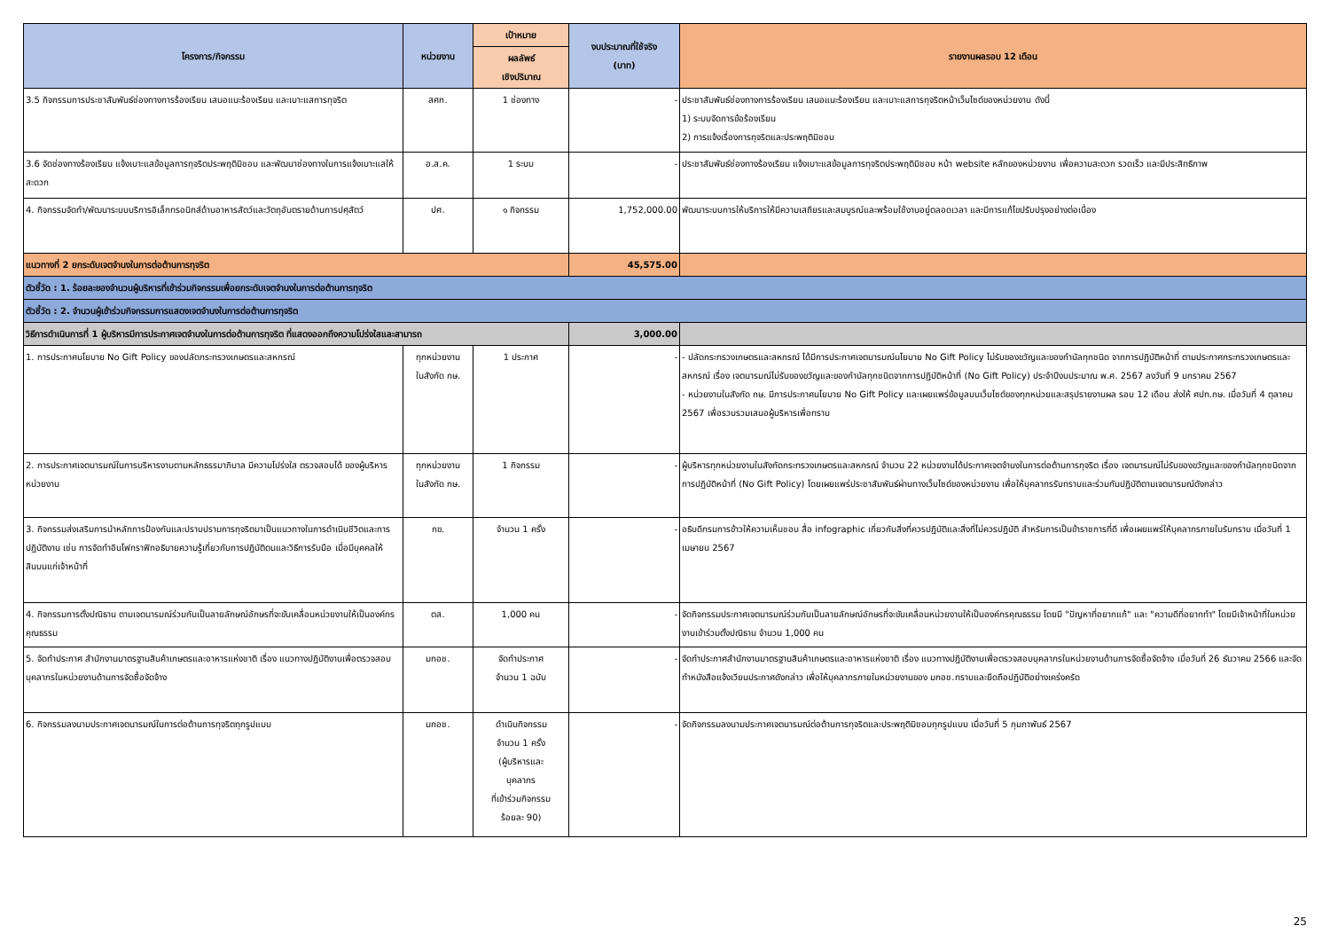| โครงการ/กิจกรรม | หน่วยงาน | เป้าหมาย | งบประมาณที่ใช้จริง (บาท) | รายงานผลรอบ 12 เดือน |
| --- | --- | --- | --- | --- |
| | | ผลลัพธ์ เชิงปริมาณ | | |
| 3.5 กิจกรรมการประชาสัมพันธ์ช่องทางการร้องเรียน เสนอแนะร้องเรียน และเบาะแสการทุจริต | สศก. | 1 ช่องทาง | - | ประชาสัมพันธ์ช่องทางการร้องเรียน เสนอแนะร้องเรียน และเบาะแสการทุจริตหน้าเว็บไซต์ของหน่วยงาน ดังนี้ 1) ระบบจัดการข้อร้องเรียน 2) การแจ้งเรื่องการทุจริตและประพฤติมิชอบ |
| 3.6 จัดช่องทางร้องเรียน แจ้งเบาะแสข้อมูลการทุจริตประพฤติมิชอบ และพัฒนาช่องทางในการแจ้งเบาะแสให้สะดวก | อ.ส.ค. | 1 ระบบ | - | ประชาสัมพันธ์ช่องทางร้องเรียน แจ้งเบาะแสข้อมูลการทุจริตประพฤติมิชอบ หน้า website หลักของหน่วยงาน เพื่อความสะดวก รวดเร็ว และมีประสิทธิภาพ |
| 4. กิจกรรมจัดทำ/พัฒนาระบบบริการอิเล็กทรอนิกส์ด้านอาหารสัตว์และวัตถุอันตรายด้านการปศุสัตว์ | ปศ. | ๑ กิจกรรม | 1,752,000.00 | พัฒนาระบบการให้บริการให้มีความเสถียรและสมบูรณ์และพร้อมใช้งานอยู่ตลอดเวลา และมีการแก้ไขปรับปรุงอย่างต่อเนื่อง |
| แนวทางที่ 2 ยกระดับเจตจำนงในการต่อต้านการทุจริต | | | 45,575.00 | |
| ตัวชี้วัด : 1. ร้อยละของจำนวนผู้บริหารที่เข้าร่วมกิจกรรมเพื่อยกระดับเจตจำนงในการต่อต้านการทุจริต | | | | |
| ตัวชี้วัด : 2. จำนวนผู้เข้าร่วมกิจกรรมการแสดงเจตจำนงในการต่อต้านการทุจริต | | | | |
| วิธีการดำเนินการที่ 1 ผู้บริหารมีการประกาศเจตจำนงในการต่อต้านการทุจริต ที่แสดงออกถึงความโปร่งใสและสามารถ | | | 3,000.00 | |
| 1. การประกาศนโยบาย No Gift Policy ของปลัดกระทรวงเกษตรและสหกรณ์ | ทุกหน่วยงาน ในสังกัด กษ. | 1 ประกาศ | - | - ปลัดกระทรวงเกษตรและสหกรณ์ ได้มีการประกาศเจตนารมณ์นโยบาย No Gift Policy ไม่รับของขวัญและของกำนัลทุกชนิด จากการปฏิบัติหน้าที่ ตามประกาศกระทรวงเกษตรและสหกรณ์ เรื่อง เจตนารมณ์ไม่รับของขวัญและของกำนัลทุกชนิดจากการปฏิบัติหน้าที่ (No Gift Policy) ประจำปีงบประมาณ พ.ศ. 2567 ลงวันที่ 9 มกราคม 2567 - หน่วยงานในสังกัด กษ. มีการประกาศนโยบาย No Gift Policy และเผยแพร่ข้อมูลบนเว็บไซต์ของทุกหน่วยและสรุปรายงานผล รอบ 12 เดือน ส่งให้ ศปท.กษ. เมื่อวันที่ 4 ตุลาคม 2567 เพื่อรวบรวมเสนอผู้บริหารเพื่อทราบ |
| 2. การประกาศเจตนารมณ์ในการบริหารงานตามหลักธรรมาภิบาล มีความโปร่งใส ตรวจสอบได้ ของผู้บริหารหน่วยงาน | ทุกหน่วยงาน ในสังกัด กษ. | 1 กิจกรรม | - | ผู้บริหารทุกหน่วยงานในสังกัดกระทรวงเกษตรและสหกรณ์ จำนวน 22 หน่วยงานได้ประกาศเจตจำนงในการต่อต้านการทุจริต เรื่อง เจตนารมณ์ไม่รับของขวัญและของกำนัลทุกชนิดจากการปฏิบัติหน้าที่ (No Gift Policy) โดยเผยแพร่ประชาสัมพันธ์ผ่านทางเว็บไซต์ของหน่วยงาน เพื่อให้บุคลากรรับทราบและร่วมกันปฏิบัติตามเจตนารมณ์ดังกล่าว |
| 3. กิจกรรมส่งเสริมการนำหลักการป้องกันและปราบปรามการทุจริตมาเป็นแนวทางในการดำเนินชีวิตและการปฏิบัติงาน เช่น การจัดทำอินโฟกราฟิกอธิบายความรู้เกี่ยวกับการปฏิบัติตนและวิธีการรับมือ เมื่อมีบุคคลให้สินบนแก่เจ้าหน้าที่ | กข. | จำนวน 1 ครั้ง | - | อธิบดีกรมการข้าวให้ความเห็นชอบ สื่อ infographic เกี่ยวกับสิ่งที่ควรปฏิบัติและสิ่งที่ไม่ควรปฏิบัติ สำหรับการเป็นข้าราชการที่ดี เพื่อเผยแพร่ให้บุคลากรภายในรับทราบ เมื่อวันที่ 1 เมษายน 2567 |
| 4. กิจกรรมการตั้งปณิธาน ตามเจตนารมณ์ร่วมกันเป็นลายลักษณ์อักษรที่จะขับเคลื่อนหน่วยงานให้เป็นองค์กรคุณธรรม | ตส. | 1,000 คน | - | จัดกิจกรรมประกาศเจตนารมณ์ร่วมกันเป็นลายลักษณ์อักษรที่จะขับเคลื่อนหน่วยงานให้เป็นองค์กรคุณธรรม โดยมี "ปัญหาที่อยากแก้" และ "ความดีที่อยากทำ" โดยมีเจ้าหน้าที่ในหน่วยงานเข้าร่วมตั้งปณิธาน จำนวน 1,000 คน |
| 5. จัดทำประกาศ สำนักงานมาตรฐานสินค้าเกษตรและอาหารแห่งชาติ เรื่อง แนวทางปฏิบัติงานเพื่อตรวจสอบบุคลากรในหน่วยงานด้านการจัดซื้อจัดจ้าง | มกอช. | จัดทำประกาศ จำนวน 1 ฉบับ | - | จัดทำประกาศสำนักงานมาตรฐานสินค้าเกษตรและอาหารแห่งชาติ เรื่อง แนวทางปฏิบัติงานเพื่อตรวจสอบบุคลากรในหน่วยงานด้านการจัดซื้อจัดจ้าง เมื่อวันที่ 26 ธันวาคม 2566 และจัดทำหนังสือแจ้งเวียนประกาศดังกล่าว เพื่อให้บุคลากรภายในหน่วยงานของ มกอช.ทราบและยึดถือปฏิบัติอย่างเคร่งครัด |
| 6. กิจกรรมลงนามประกาศเจตนารมณ์ในการต่อต้านการทุจริตทุกรูปแบบ | มกอช. | ดำเนินกิจกรรม จำนวน 1 ครั้ง (ผู้บริหารและ บุคลากร ที่เข้าร่วมกิจกรรม ร้อยละ 90) | - | จัดกิจกรรมลงนามประกาศเจตนารมณ์ต่อต้านการทุจริตและประพฤติมิชอบทุกรูปแบบ เมื่อวันที่ 5 กุมภาพันธ์ 2567 |
25